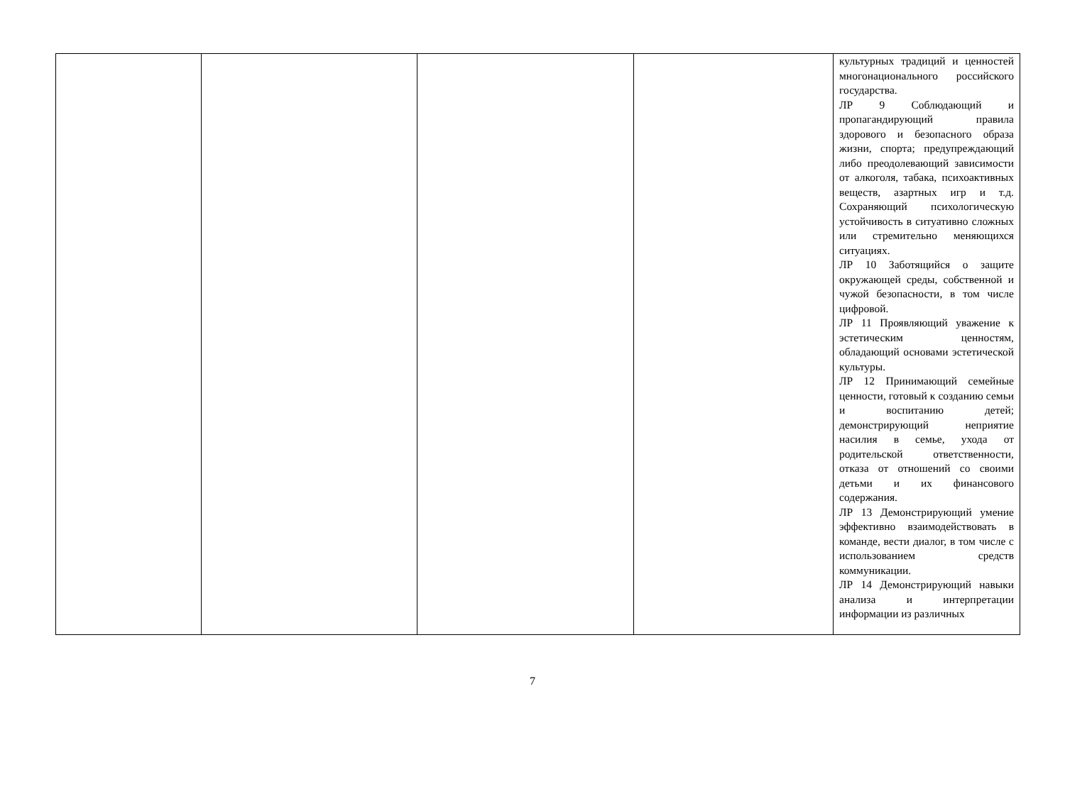| | | | | культурных традиций и ценностей многонационального российского государства. ЛР 9 Соблюдающий и пропагандирующий правила здорового и безопасного образа жизни, спорта; предупреждающий либо преодолевающий зависимости от алкоголя, табака, психоактивных веществ, азартных игр и т.д. Сохраняющий психологическую устойчивость в ситуативно сложных или стремительно меняющихся ситуациях. ЛР 10 Заботящийся о защите окружающей среды, собственной и чужой безопасности, в том числе цифровой. ЛР 11 Проявляющий уважение к эстетическим ценностям, обладающий основами эстетической культуры. ЛР 12 Принимающий семейные ценности, готовый к созданию семьи и воспитанию детей; демонстрирующий неприятие насилия в семье, ухода от родительской ответственности, отказа от отношений со своими детьми и их финансового содержания. ЛР 13 Демонстрирующий умение эффективно взаимодействовать в команде, вести диалог, в том числе с использованием средств коммуникации. ЛР 14 Демонстрирующий навыки анализа и интерпретации информации из различных |
7